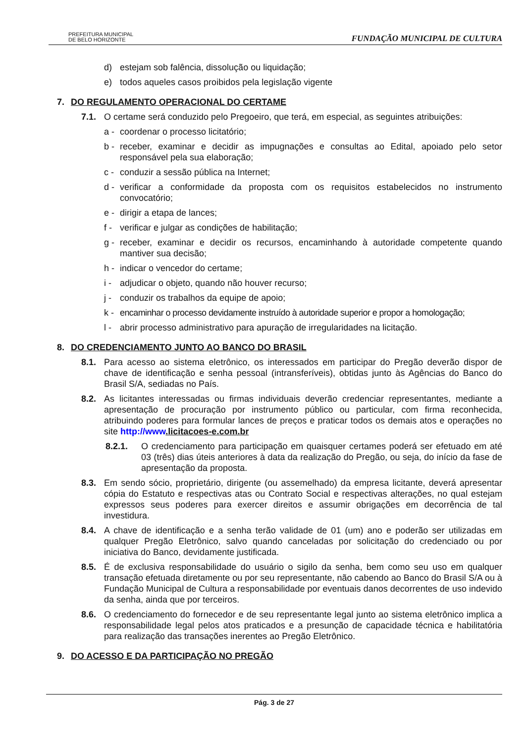PREFEITURA MUNICIPAL
DE BELO HORIZONTE
FUNDAÇÃO MUNICIPAL DE CULTURA
d) estejam sob falência, dissolução ou liquidação;
e) todos aqueles casos proibidos pela legislação vigente
7. DO REGULAMENTO OPERACIONAL DO CERTAME
7.1. O certame será conduzido pelo Pregoeiro, que terá, em especial, as seguintes atribuições:
a - coordenar o processo licitatório;
b - receber, examinar e decidir as impugnações e consultas ao Edital, apoiado pelo setor responsável pela sua elaboração;
c - conduzir a sessão pública na Internet;
d - verificar a conformidade da proposta com os requisitos estabelecidos no instrumento convocatório;
e - dirigir a etapa de lances;
f - verificar e julgar as condições de habilitação;
g - receber, examinar e decidir os recursos, encaminhando à autoridade competente quando mantiver sua decisão;
h - indicar o vencedor do certame;
i - adjudicar o objeto, quando não houver recurso;
j - conduzir os trabalhos da equipe de apoio;
k - encaminhar o processo devidamente instruído à autoridade superior e propor a homologação;
l - abrir processo administrativo para apuração de irregularidades na licitação.
8. DO CREDENCIAMENTO JUNTO AO BANCO DO BRASIL
8.1. Para acesso ao sistema eletrônico, os interessados em participar do Pregão deverão dispor de chave de identificação e senha pessoal (intransferíveis), obtidas junto às Agências do Banco do Brasil S/A, sediadas no País.
8.2. As licitantes interessadas ou firmas individuais deverão credenciar representantes, mediante a apresentação de procuração por instrumento público ou particular, com firma reconhecida, atribuindo poderes para formular lances de preços e praticar todos os demais atos e operações no site http://www.licitacoes-e.com.br
8.2.1. O credenciamento para participação em quaisquer certames poderá ser efetuado em até 03 (três) dias úteis anteriores à data da realização do Pregão, ou seja, do início da fase de apresentação da proposta.
8.3. Em sendo sócio, proprietário, dirigente (ou assemelhado) da empresa licitante, deverá apresentar cópia do Estatuto e respectivas atas ou Contrato Social e respectivas alterações, no qual estejam expressos seus poderes para exercer direitos e assumir obrigações em decorrência de tal investidura.
8.4. A chave de identificação e a senha terão validade de 01 (um) ano e poderão ser utilizadas em qualquer Pregão Eletrônico, salvo quando canceladas por solicitação do credenciado ou por iniciativa do Banco, devidamente justificada.
8.5. É de exclusiva responsabilidade do usuário o sigilo da senha, bem como seu uso em qualquer transação efetuada diretamente ou por seu representante, não cabendo ao Banco do Brasil S/A ou à Fundação Municipal de Cultura a responsabilidade por eventuais danos decorrentes de uso indevido da senha, ainda que por terceiros.
8.6. O credenciamento do fornecedor e de seu representante legal junto ao sistema eletrônico implica a responsabilidade legal pelos atos praticados e a presunção de capacidade técnica e habilitatória para realização das transações inerentes ao Pregão Eletrônico.
9. DO ACESSO E DA PARTICIPAÇÃO NO PREGÃO
Pág. 3 de 27